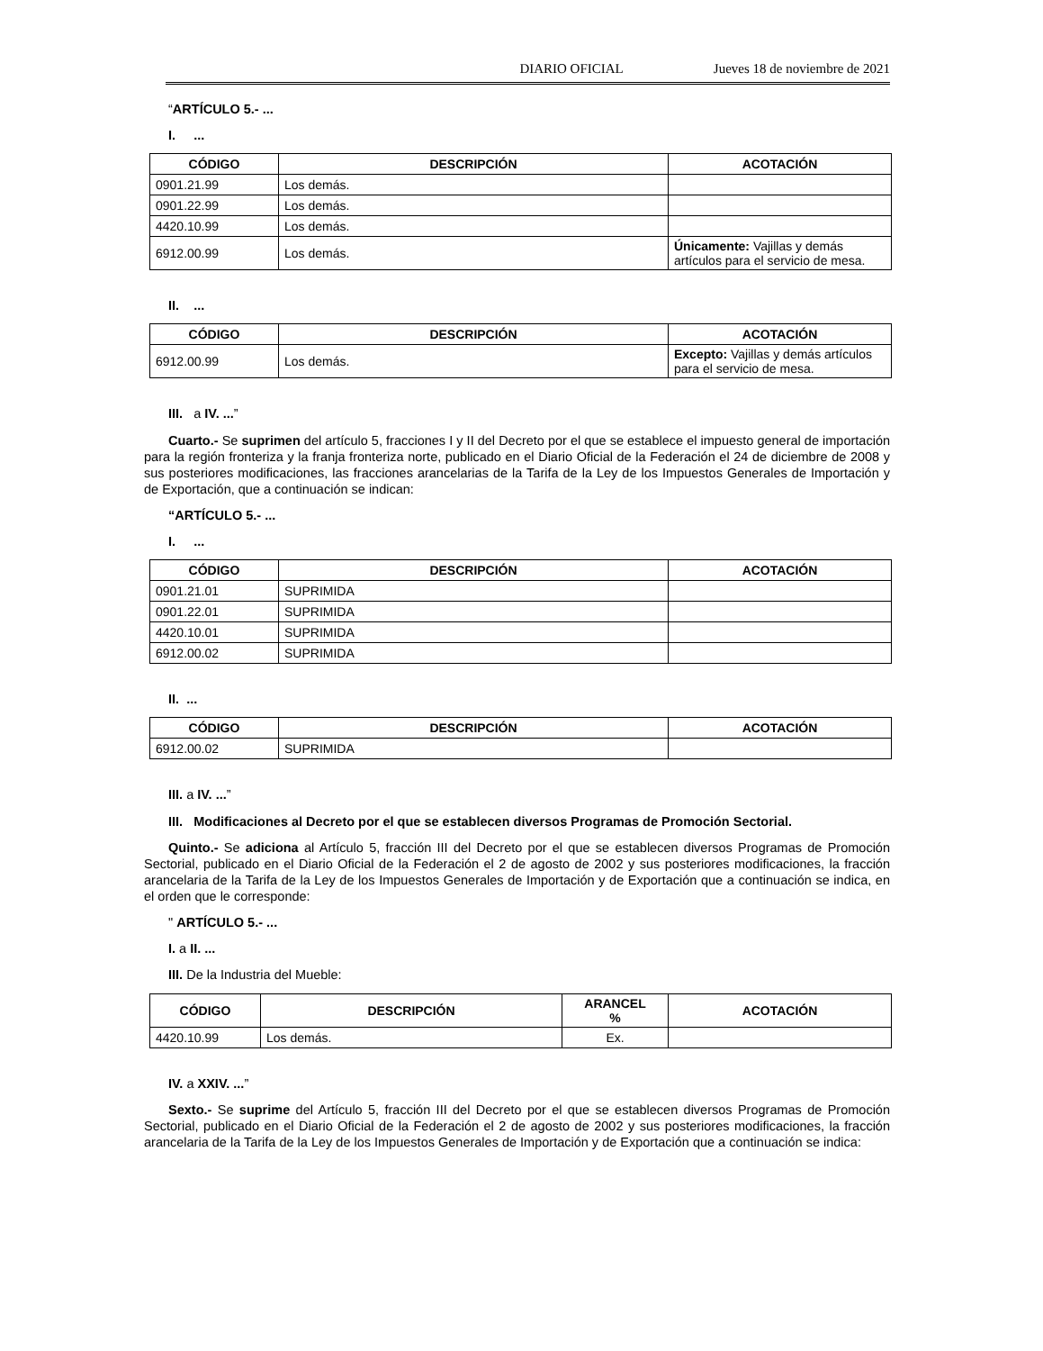DIARIO OFICIAL Jueves 18 de noviembre de 2021
“ARTÍCULO 5.- ...
I. ...
| CÓDIGO | DESCRIPCIÓN | ACOTACIÓN |
| --- | --- | --- |
| 0901.21.99 | Los demás. | |
| 0901.22.99 | Los demás. | |
| 4420.10.99 | Los demás. | |
| 6912.00.99 | Los demás. | Únicamente: Vajillas y demás artículos para el servicio de mesa. |
II. ...
| CÓDIGO | DESCRIPCIÓN | ACOTACIÓN |
| --- | --- | --- |
| 6912.00.99 | Los demás. | Excepto: Vajillas y demás artículos para el servicio de mesa. |
III. a IV. ...”
Cuarto.- Se suprimen del artículo 5, fracciones I y II del Decreto por el que se establece el impuesto general de importación para la región fronteriza y la franja fronteriza norte, publicado en el Diario Oficial de la Federación el 24 de diciembre de 2008 y sus posteriores modificaciones, las fracciones arancelarias de la Tarifa de la Ley de los Impuestos Generales de Importación y de Exportación, que a continuación se indican:
“ARTÍCULO 5.- ...
I. ...
| CÓDIGO | DESCRIPCIÓN | ACOTACIÓN |
| --- | --- | --- |
| 0901.21.01 | SUPRIMIDA | |
| 0901.22.01 | SUPRIMIDA | |
| 4420.10.01 | SUPRIMIDA | |
| 6912.00.02 | SUPRIMIDA | |
II. ...
| CÓDIGO | DESCRIPCIÓN | ACOTACIÓN |
| --- | --- | --- |
| 6912.00.02 | SUPRIMIDA | |
III. a IV. ...”
III. Modificaciones al Decreto por el que se establecen diversos Programas de Promoción Sectorial.
Quinto.- Se adiciona al Artículo 5, fracción III del Decreto por el que se establecen diversos Programas de Promoción Sectorial, publicado en el Diario Oficial de la Federación el 2 de agosto de 2002 y sus posteriores modificaciones, la fracción arancelaria de la Tarifa de la Ley de los Impuestos Generales de Importación y de Exportación que a continuación se indica, en el orden que le corresponde:
" ARTÍCULO 5.- ...
I. a II. ...
III. De la Industria del Mueble:
| CÓDIGO | DESCRIPCIÓN | ARANCEL % | ACOTACIÓN |
| --- | --- | --- | --- |
| 4420.10.99 | Los demás. | Ex. | |
IV. a XXIV. ...”
Sexto.- Se suprime del Artículo 5, fracción III del Decreto por el que se establecen diversos Programas de Promoción Sectorial, publicado en el Diario Oficial de la Federación el 2 de agosto de 2002 y sus posteriores modificaciones, la fracción arancelaria de la Tarifa de la Ley de los Impuestos Generales de Importación y de Exportación que a continuación se indica: